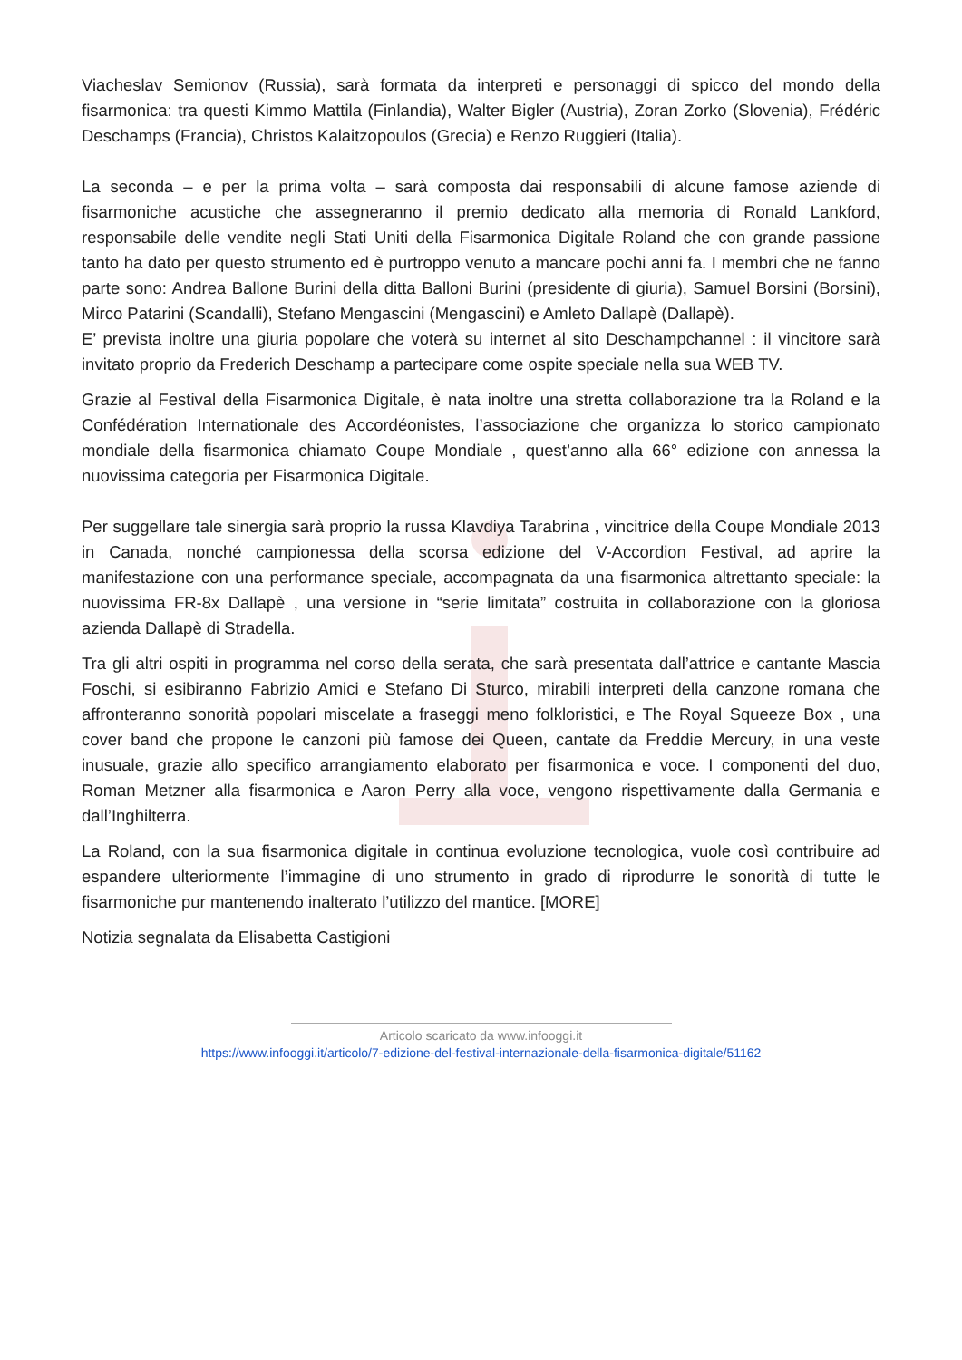Viacheslav Semionov (Russia), sarà formata da interpreti e personaggi di spicco del mondo della fisarmonica: tra questi Kimmo Mattila (Finlandia), Walter Bigler (Austria), Zoran Zorko (Slovenia), Frédéric Deschamps (Francia), Christos Kalaitzopoulos (Grecia) e Renzo Ruggieri (Italia).
La seconda – e per la prima volta – sarà composta dai responsabili di alcune famose aziende di fisarmoniche acustiche che assegneranno il premio dedicato alla memoria di Ronald Lankford, responsabile delle vendite negli Stati Uniti della Fisarmonica Digitale Roland che con grande passione tanto ha dato per questo strumento ed è purtroppo venuto a mancare pochi anni fa. I membri che ne fanno parte sono: Andrea Ballone Burini della ditta Balloni Burini (presidente di giuria), Samuel Borsini (Borsini), Mirco Patarini (Scandalli), Stefano Mengascini (Mengascini) e Amleto Dallapè (Dallapè).
E’ prevista inoltre una giuria popolare che voterà su internet al sito Deschampchannel : il vincitore sarà invitato proprio da Frederich Deschamp a partecipare come ospite speciale nella sua WEB TV.
Grazie al Festival della Fisarmonica Digitale, è nata inoltre una stretta collaborazione tra la Roland e la Confédération Internationale des Accordéonistes, l’associazione che organizza lo storico campionato mondiale della fisarmonica chiamato Coupe Mondiale , quest’anno alla 66° edizione con annessa la nuovissima categoria per Fisarmonica Digitale.
Per suggellare tale sinergia sarà proprio la russa Klavdiya Tarabrina , vincitrice della Coupe Mondiale 2013 in Canada, nonché campionessa della scorsa edizione del V-Accordion Festival, ad aprire la manifestazione con una performance speciale, accompagnata da una fisarmonica altrettanto speciale: la nuovissima FR-8x Dallapè , una versione in “serie limitata” costruita in collaborazione con la gloriosa azienda Dallapè di Stradella.
Tra gli altri ospiti in programma nel corso della serata, che sarà presentata dall’attrice e cantante Mascia Foschi, si esibiranno Fabrizio Amici e Stefano Di Sturco, mirabili interpreti della canzone romana che affronteranno sonorità popolari miscelate a fraseggi meno folkloristici, e The Royal Squeeze Box , una cover band che propone le canzoni più famose dei Queen, cantate da Freddie Mercury, in una veste inusuale, grazie allo specifico arrangiamento elaborato per fisarmonica e voce. I componenti del duo, Roman Metzner alla fisarmonica e Aaron Perry alla voce, vengono rispettivamente dalla Germania e dall’Inghilterra.
La Roland, con la sua fisarmonica digitale in continua evoluzione tecnologica, vuole così contribuire ad espandere ulteriormente l’immagine di uno strumento in grado di riprodurre le sonorità di tutte le fisarmoniche pur mantenendo inalterato l’utilizzo del mantice. [MORE]
Notizia segnalata da Elisabetta Castigioni
Articolo scaricato da www.infooggi.it
https://www.infooggi.it/articolo/7-edizione-del-festival-internazionale-della-fisarmonica-digitale/51162